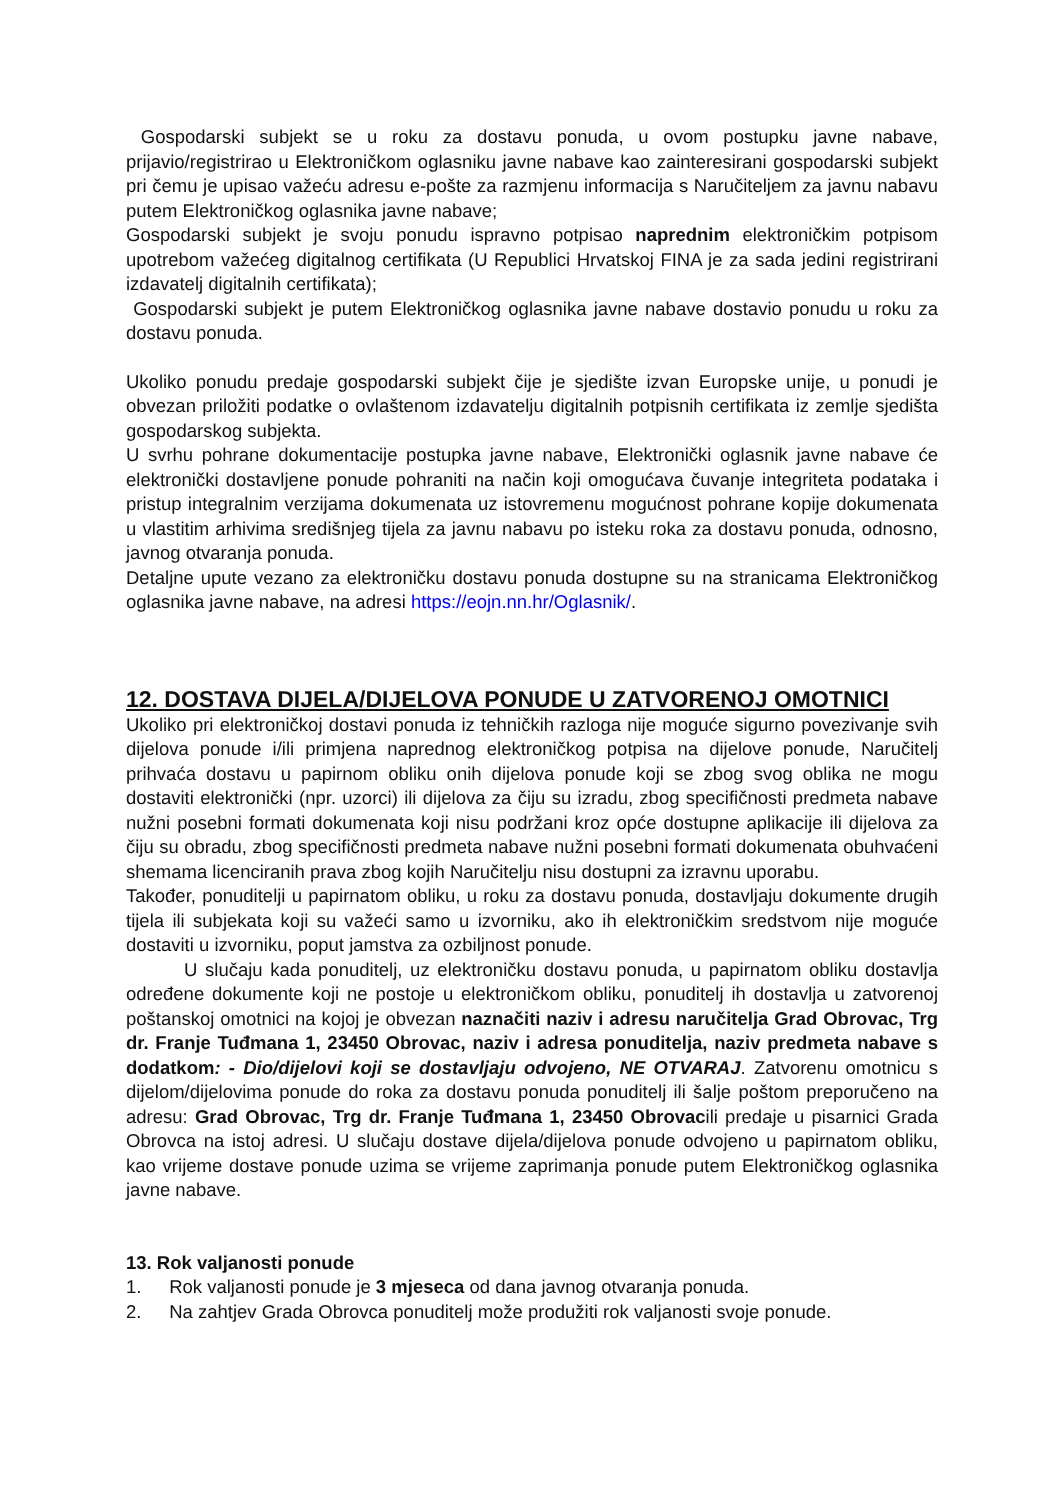Gospodarski subjekt se u roku za dostavu ponuda, u ovom postupku javne nabave, prijavio/registrirao u Elektroničkom oglasniku javne nabave kao zainteresirani gospodarski subjekt pri čemu je upisao važeću adresu e-pošte za razmjenu informacija s Naručiteljem za javnu nabavu putem Elektroničkog oglasnika javne nabave;
Gospodarski subjekt je svoju ponudu ispravno potpisao naprednim elektroničkim potpisom upotrebom važećeg digitalnog certifikata (U Republici Hrvatskoj FINA je za sada jedini registrirani izdavatelj digitalnih certifikata);
Gospodarski subjekt je putem Elektroničkog oglasnika javne nabave dostavio ponudu u roku za dostavu ponuda.
Ukoliko ponudu predaje gospodarski subjekt čije je sjedište izvan Europske unije, u ponudi je obvezan priložiti podatke o ovlaštenom izdavatelju digitalnih potpisnih certifikata iz zemlje sjedišta gospodarskog subjekta.
U svrhu pohrane dokumentacije postupka javne nabave, Elektronički oglasnik javne nabave će elektronički dostavljene ponude pohraniti na način koji omogućava čuvanje integriteta podataka i pristup integralnim verzijama dokumenata uz istovremenu mogućnost pohrane kopije dokumenata u vlastitim arhivima središnjeg tijela za javnu nabavu po isteku roka za dostavu ponuda, odnosno, javnog otvaranja ponuda.
Detaljne upute vezano za elektroničku dostavu ponuda dostupne su na stranicama Elektroničkog oglasnika javne nabave, na adresi https://eojn.nn.hr/Oglasnik/.
12. DOSTAVA DIJELA/DIJELOVA PONUDE U ZATVORENOJ OMOTNICI
Ukoliko pri elektroničkoj dostavi ponuda iz tehničkih razloga nije moguće sigurno povezivanje svih dijelova ponude i/ili primjena naprednog elektroničkog potpisa na dijelove ponude, Naručitelj prihvaća dostavu u papirnom obliku onih dijelova ponude koji se zbog svog oblika ne mogu dostaviti elektronički (npr. uzorci) ili dijelova za čiju su izradu, zbog specifičnosti predmeta nabave nužni posebni formati dokumenata koji nisu podržani kroz opće dostupne aplikacije ili dijelova za čiju su obradu, zbog specifičnosti predmeta nabave nužni posebni formati dokumenata obuhvaćeni shemama licenciranih prava zbog kojih Naručitelju nisu dostupni za izravnu uporabu.
Također, ponuditelji u papirnatom obliku, u roku za dostavu ponuda, dostavljaju dokumente drugih tijela ili subjekata koji su važeći samo u izvorniku, ako ih elektroničkim sredstvom nije moguće dostaviti u izvorniku, poput jamstva za ozbiljnost ponude.
U slučaju kada ponuditelj, uz elektroničku dostavu ponuda, u papirnatom obliku dostavlja određene dokumente koji ne postoje u elektroničkom obliku, ponuditelj ih dostavlja u zatvorenoj poštanskoj omotnici na kojoj je obvezan naznačiti naziv i adresu naručitelja Grad Obrovac, Trg dr. Franje Tuđmana 1, 23450 Obrovac, naziv i adresa ponuditelja, naziv predmeta nabave s dodatkom: - Dio/dijelovi koji se dostavljaju odvojeno, NE OTVARAJ. Zatvorenu omotnicu s dijelom/dijelovima ponude do roka za dostavu ponuda ponuditelj ili šalje poštom preporučeno na adresu: Grad Obrovac, Trg dr. Franje Tuđmana 1, 23450 Obrovacili predaje u pisarnici Grada Obrovca na istoj adresi. U slučaju dostave dijela/dijelova ponude odvojeno u papirnatom obliku, kao vrijeme dostave ponude uzima se vrijeme zaprimanja ponude putem Elektroničkog oglasnika javne nabave.
13. Rok valjanosti ponude
1. Rok valjanosti ponude je 3 mjeseca od dana javnog otvaranja ponuda.
2. Na zahtjev Grada Obrovca ponuditelj može produžiti rok valjanosti svoje ponude.